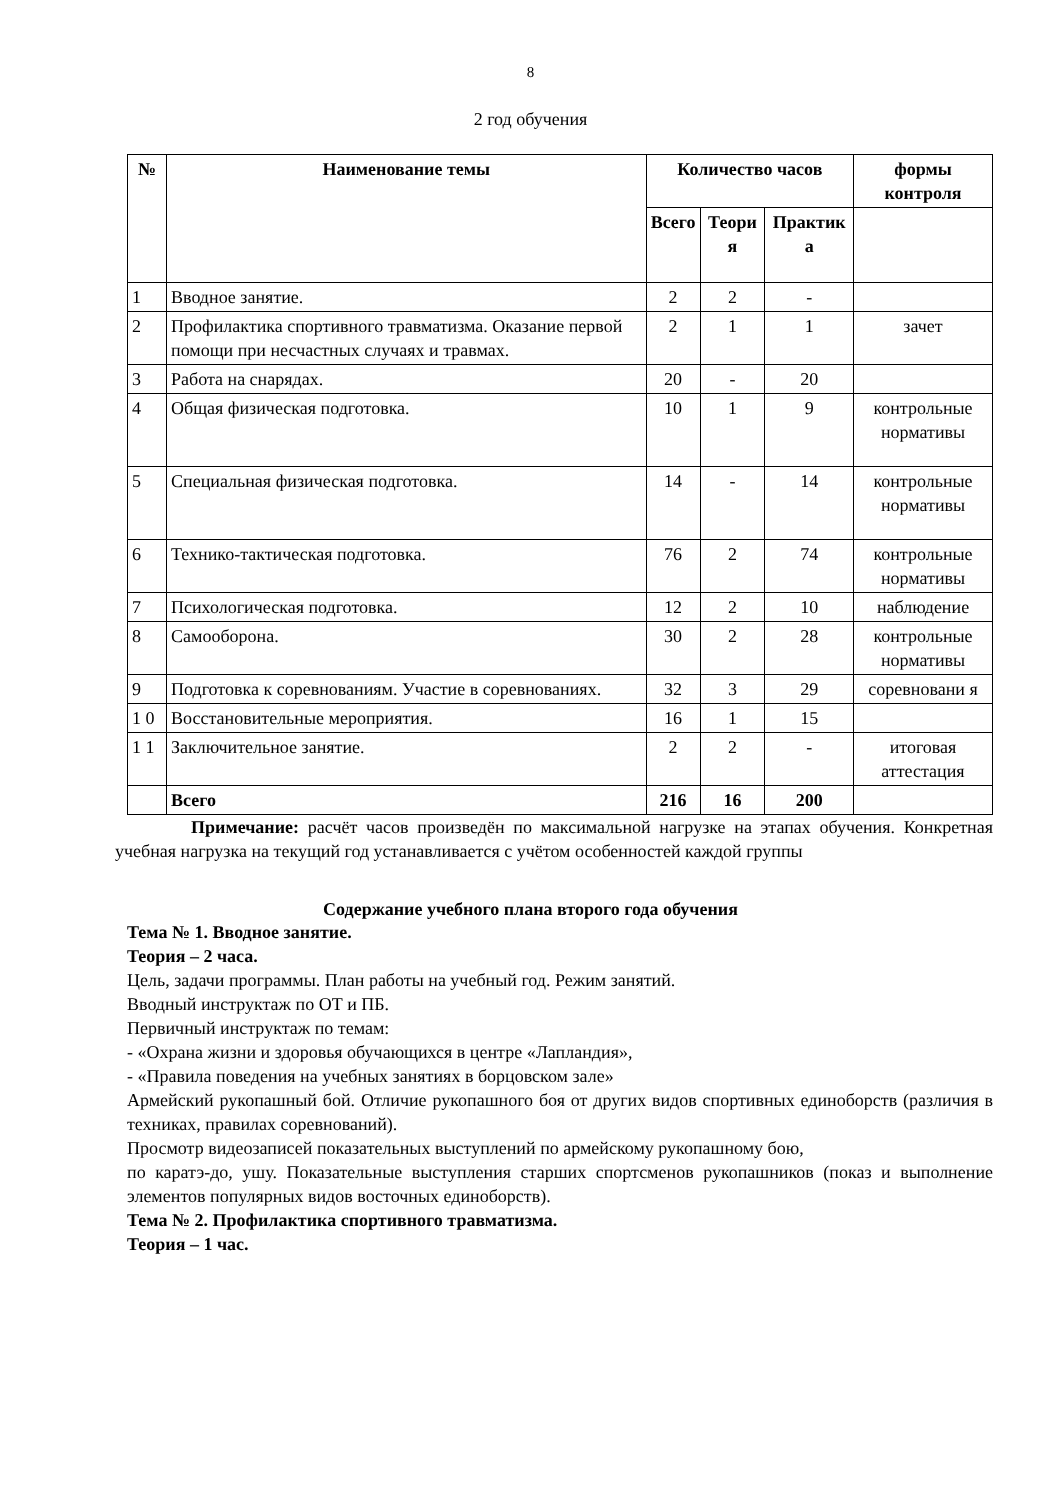8
2 год обучения
| № | Наименование темы | Количество часов | | | формы контроля |
| --- | --- | --- | --- | --- | --- |
| | | Всего | Теори я | Практик а | |
| 1 | Вводное занятие. | 2 | 2 | - | |
| 2 | Профилактика спортивного травматизма. Оказание первой помощи при несчастных случаях и травмах. | 2 | 1 | 1 | зачет |
| 3 | Работа на снарядах. | 20 | - | 20 | |
| 4 | Общая физическая подготовка. | 10 | 1 | 9 | контрольные нормативы |
| 5 | Специальная физическая подготовка. | 14 | - | 14 | контрольные нормативы |
| 6 | Технико-тактическая подготовка. | 76 | 2 | 74 | контрольные нормативы |
| 7 | Психологическая подготовка. | 12 | 2 | 10 | наблюдение |
| 8 | Самооборона. | 30 | 2 | 28 | контрольные нормативы |
| 9 | Подготовка к соревнованиям. Участие в соревнованиях. | 32 | 3 | 29 | соревновани я |
| 1 0 | Восстановительные мероприятия. | 16 | 1 | 15 | |
| 1 1 | Заключительное занятие. | 2 | 2 | - | итоговая аттестация |
| | Всего | 216 | 16 | 200 | |
Примечание: расчёт часов произведён по максимальной нагрузке на этапах обучения. Конкретная учебная нагрузка на текущий год устанавливается с учётом особенностей каждой группы
Содержание учебного плана второго года обучения
Тема № 1. Вводное занятие.
Теория – 2 часа.
Цель, задачи программы. План работы на учебный год. Режим занятий.
Вводный инструктаж по ОТ и ПБ.
Первичный инструктаж по темам:
- «Охрана жизни и здоровья обучающихся в центре «Лапландия»,
- «Правила поведения на учебных занятиях в борцовском зале»
Армейский рукопашный бой. Отличие рукопашного боя от других видов спортивных единоборств (различия в техниках, правилах соревнований).
Просмотр видеозаписей показательных выступлений по армейскому рукопашному бою,
по каратэ-до, ушу. Показательные выступления старших спортсменов рукопашников (показ и выполнение элементов популярных видов восточных единоборств).
Тема № 2. Профилактика спортивного травматизма.
Теория – 1 час.